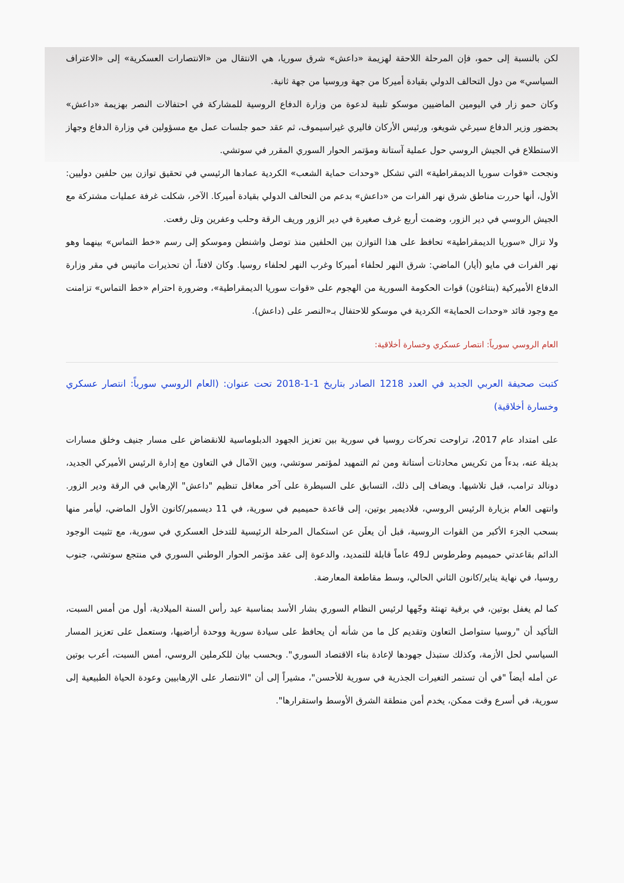لكن بالنسبة إلى حمو، فإن المرحلة اللاحقة لهزيمة «داعش» شرق سوريا، هي الانتقال من «الانتصارات العسكرية» إلى «الاعتراف السياسي» من دول التحالف الدولي بقيادة أميركا من جهة وروسيا من جهة ثانية.
وكان حمو زار في اليومين الماضيين موسكو تلبية لدعوة من وزارة الدفاع الروسية للمشاركة في احتفالات النصر بهزيمة «داعش» بحضور وزير الدفاع سيرغي شويغو، ورئيس الأركان فاليري غيراسيموف، ثم عقد حمو جلسات عمل مع مسؤولين في وزارة الدفاع وجهاز الاستطلاع في الجيش الروسي حول عملية آستانة ومؤتمر الحوار السوري المقرر في سوتشي.
ونجحت «قوات سوريا الديمقراطية» التي تشكل «وحدات حماية الشعب» الكردية عمادها الرئيسي في تحقيق توازن بين حلفين دوليين: الأول، أنها حررت مناطق شرق نهر الفرات من «داعش» بدعم من التحالف الدولي بقيادة أميركا. الآخر، شكلت غرفة عمليات مشتركة مع الجيش الروسي في دير الزور، وضمت أربع غرف صغيرة في دير الزور وريف الرقة وحلب وعفرين وتل رفعت.
ولا تزال «سوريا الديمقراطية» تحافظ على هذا التوازن بين الحلفين منذ توصل واشنطن وموسكو إلى رسم «خط التماس» بينهما وهو نهر الفرات في مايو (أيار) الماضي: شرق النهر لحلفاء أميركا وغرب النهر لحلفاء روسيا. وكان لافتاً، أن تحذيرات ماتيس في مقر وزارة الدفاع الأميركية (بنتاغون) قوات الحكومة السورية من الهجوم على «قوات سوريا الديمقراطية»، وضرورة احترام «خط التماس» تزامنت مع وجود قائد «وحدات الحماية» الكردية في موسكو للاحتفال بـ«النصر على (داعش).
العام الروسي سورياً: انتصار عسكري وخسارة أخلاقية:
كتبت صحيفة العربي الجديد في العدد 1218 الصادر بتاريخ 1-1-2018 تحت عنوان: (العام الروسي سورياً: انتصار عسكري وخسارة أخلاقية)
على امتداد عام 2017، تراوحت تحركات روسيا في سورية بين تعزيز الجهود الدبلوماسية للانقضاض على مسار جنيف وخلق مسارات بديلة عنه، بدءاً من تكريس محادثات أستانة ومن ثم التمهيد لمؤتمر سوتشي، وبين الآمال في التعاون مع إدارة الرئيس الأميركي الجديد، دونالد ترامب، قبل تلاشيها. ويضاف إلى ذلك، التسابق على السيطرة على آخر معاقل تنظيم "داعش" الإرهابي في الرقة ودير الزور. وانتهى العام بزيارة الرئيس الروسي، فلاديمير بوتين، إلى قاعدة حميميم في سورية، في 11 ديسمبر/كانون الأول الماضي، ليأمر منها بسحب الجزء الأكبر من القوات الروسية، قبل أن يعلَن عن استكمال المرحلة الرئيسية للتدخل العسكري في سورية، مع تثبيت الوجود الدائم بقاعدتي حميميم وطرطوس لـ49 عاماً قابلة للتمديد، والدعوة إلى عقد مؤتمر الحوار الوطني السوري في منتجع سوتشي، جنوب روسيا، في نهاية يناير/كانون الثاني الحالي، وسط مقاطعة المعارضة.
كما لم يغفل بوتين، في برقية تهنئة وجّهها لرئيس النظام السوري بشار الأسد بمناسبة عيد رأس السنة الميلادية، أول من أمس السبت، التأكيد أن "روسيا ستواصل التعاون وتقديم كل ما من شأنه أن يحافظ على سيادة سورية ووحدة أراضيها، وستعمل على تعزيز المسار السياسي لحل الأزمة، وكذلك ستبذل جهودها لإعادة بناء الاقتصاد السوري". وبحسب بيان للكرملين الروسي، أمس السبت، أعرب بوتين عن أمله أيضاً "في أن تستمر التغيرات الجذرية في سورية للأحسن"، مشيراً إلى أن "الانتصار على الإرهابيين وعودة الحياة الطبيعية إلى سورية، في أسرع وقت ممكن، يخدم أمن منطقة الشرق الأوسط واستقرارها".